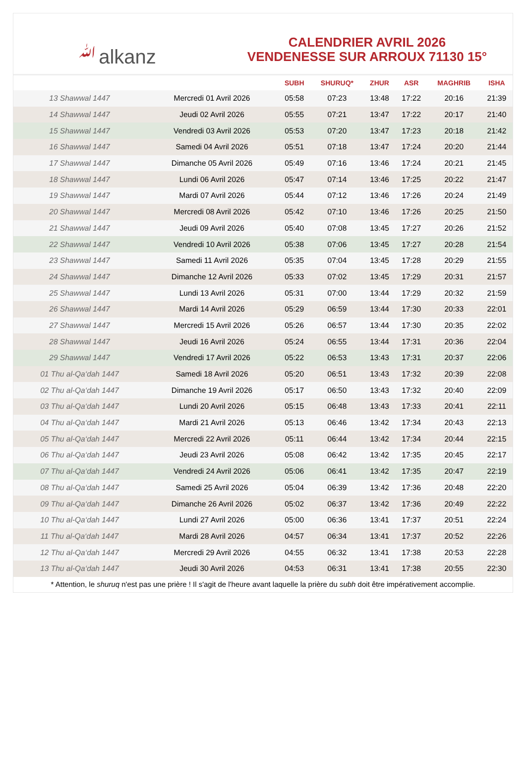ﷲalkanz
CALENDRIER AVRIL 2026
VENDENESSE SUR ARROUX 71130 15°
| | | SUBH | SHURUQ* | ZHUR | ASR | MAGHRIB | ISHA |
| --- | --- | --- | --- | --- | --- | --- | --- |
| 13 Shawwal 1447 | Mercredi 01 Avril 2026 | 05:58 | 07:23 | 13:48 | 17:22 | 20:16 | 21:39 |
| 14 Shawwal 1447 | Jeudi 02 Avril 2026 | 05:55 | 07:21 | 13:47 | 17:22 | 20:17 | 21:40 |
| 15 Shawwal 1447 | Vendredi 03 Avril 2026 | 05:53 | 07:20 | 13:47 | 17:23 | 20:18 | 21:42 |
| 16 Shawwal 1447 | Samedi 04 Avril 2026 | 05:51 | 07:18 | 13:47 | 17:24 | 20:20 | 21:44 |
| 17 Shawwal 1447 | Dimanche 05 Avril 2026 | 05:49 | 07:16 | 13:46 | 17:24 | 20:21 | 21:45 |
| 18 Shawwal 1447 | Lundi 06 Avril 2026 | 05:47 | 07:14 | 13:46 | 17:25 | 20:22 | 21:47 |
| 19 Shawwal 1447 | Mardi 07 Avril 2026 | 05:44 | 07:12 | 13:46 | 17:26 | 20:24 | 21:49 |
| 20 Shawwal 1447 | Mercredi 08 Avril 2026 | 05:42 | 07:10 | 13:46 | 17:26 | 20:25 | 21:50 |
| 21 Shawwal 1447 | Jeudi 09 Avril 2026 | 05:40 | 07:08 | 13:45 | 17:27 | 20:26 | 21:52 |
| 22 Shawwal 1447 | Vendredi 10 Avril 2026 | 05:38 | 07:06 | 13:45 | 17:27 | 20:28 | 21:54 |
| 23 Shawwal 1447 | Samedi 11 Avril 2026 | 05:35 | 07:04 | 13:45 | 17:28 | 20:29 | 21:55 |
| 24 Shawwal 1447 | Dimanche 12 Avril 2026 | 05:33 | 07:02 | 13:45 | 17:29 | 20:31 | 21:57 |
| 25 Shawwal 1447 | Lundi 13 Avril 2026 | 05:31 | 07:00 | 13:44 | 17:29 | 20:32 | 21:59 |
| 26 Shawwal 1447 | Mardi 14 Avril 2026 | 05:29 | 06:59 | 13:44 | 17:30 | 20:33 | 22:01 |
| 27 Shawwal 1447 | Mercredi 15 Avril 2026 | 05:26 | 06:57 | 13:44 | 17:30 | 20:35 | 22:02 |
| 28 Shawwal 1447 | Jeudi 16 Avril 2026 | 05:24 | 06:55 | 13:44 | 17:31 | 20:36 | 22:04 |
| 29 Shawwal 1447 | Vendredi 17 Avril 2026 | 05:22 | 06:53 | 13:43 | 17:31 | 20:37 | 22:06 |
| 01 Thu al-Qa‘dah 1447 | Samedi 18 Avril 2026 | 05:20 | 06:51 | 13:43 | 17:32 | 20:39 | 22:08 |
| 02 Thu al-Qa‘dah 1447 | Dimanche 19 Avril 2026 | 05:17 | 06:50 | 13:43 | 17:32 | 20:40 | 22:09 |
| 03 Thu al-Qa‘dah 1447 | Lundi 20 Avril 2026 | 05:15 | 06:48 | 13:43 | 17:33 | 20:41 | 22:11 |
| 04 Thu al-Qa‘dah 1447 | Mardi 21 Avril 2026 | 05:13 | 06:46 | 13:42 | 17:34 | 20:43 | 22:13 |
| 05 Thu al-Qa‘dah 1447 | Mercredi 22 Avril 2026 | 05:11 | 06:44 | 13:42 | 17:34 | 20:44 | 22:15 |
| 06 Thu al-Qa‘dah 1447 | Jeudi 23 Avril 2026 | 05:08 | 06:42 | 13:42 | 17:35 | 20:45 | 22:17 |
| 07 Thu al-Qa‘dah 1447 | Vendredi 24 Avril 2026 | 05:06 | 06:41 | 13:42 | 17:35 | 20:47 | 22:19 |
| 08 Thu al-Qa‘dah 1447 | Samedi 25 Avril 2026 | 05:04 | 06:39 | 13:42 | 17:36 | 20:48 | 22:20 |
| 09 Thu al-Qa‘dah 1447 | Dimanche 26 Avril 2026 | 05:02 | 06:37 | 13:42 | 17:36 | 20:49 | 22:22 |
| 10 Thu al-Qa‘dah 1447 | Lundi 27 Avril 2026 | 05:00 | 06:36 | 13:41 | 17:37 | 20:51 | 22:24 |
| 11 Thu al-Qa‘dah 1447 | Mardi 28 Avril 2026 | 04:57 | 06:34 | 13:41 | 17:37 | 20:52 | 22:26 |
| 12 Thu al-Qa‘dah 1447 | Mercredi 29 Avril 2026 | 04:55 | 06:32 | 13:41 | 17:38 | 20:53 | 22:28 |
| 13 Thu al-Qa‘dah 1447 | Jeudi 30 Avril 2026 | 04:53 | 06:31 | 13:41 | 17:38 | 20:55 | 22:30 |
* Attention, le shuruq n'est pas une prière ! Il s'agit de l'heure avant laquelle la prière du subh doit être impérativement accomplie.